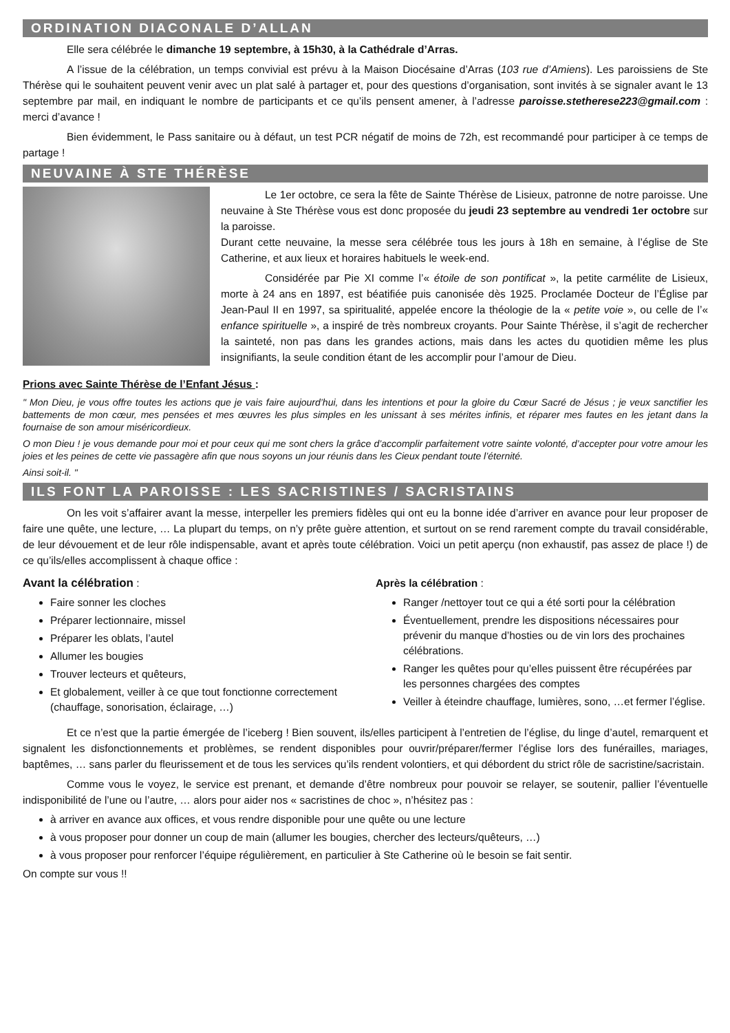ORDINATION DIACONALE D’ALLAN
Elle sera célébrée le dimanche 19 septembre, à 15h30, à la Cathédrale d’Arras.
A l’issue de la célébration, un temps convivial est prévu à la Maison Diocésaine d’Arras (103 rue d’Amiens). Les paroissiens de Ste Thérèse qui le souhaitent peuvent venir avec un plat salé à partager et, pour des questions d’organisation, sont invités à se signaler avant le 13 septembre par mail, en indiquant le nombre de participants et ce qu’ils pensent amener, à l’adresse paroisse.stetherese223@gmail.com : merci d’avance !
Bien évidemment, le Pass sanitaire ou à défaut, un test PCR négatif de moins de 72h, est recommandé pour participer à ce temps de partage !
NEUVAINE À STE THÉRÈSE
Le 1er octobre, ce sera la fête de Sainte Thérèse de Lisieux, patronne de notre paroisse. Une neuvaine à Ste Thérèse vous est donc proposée du jeudi 23 septembre au vendredi 1er octobre sur la paroisse.
Durant cette neuvaine, la messe sera célébrée tous les jours à 18h en semaine, à l’église de Ste Catherine, et aux lieux et horaires habituels le week-end.
Considérée par Pie XI comme l’« étoile de son pontificat », la petite carmélite de Lisieux, morte à 24 ans en 1897, est béatifiée puis canonisée dès 1925. Proclamée Docteur de l’Église par Jean-Paul II en 1997, sa spiritualité, appelée encore la théologie de la « petite voie », ou celle de l’« enfance spirituelle », a inspiré de très nombreux croyants. Pour Sainte Thérèse, il s’agit de rechercher la sainteté, non pas dans les grandes actions, mais dans les actes du quotidien même les plus insignifiants, la seule condition étant de les accomplir pour l’amour de Dieu.
Prions avec Sainte Thérèse de l’Enfant Jésus :
" Mon Dieu, je vous offre toutes les actions que je vais faire aujourd’hui, dans les intentions et pour la gloire du Cœur Sacré de Jésus ; je veux sanctifier les battements de mon cœur, mes pensées et mes œuvres les plus simples en les unissant à ses mérites infinis, et réparer mes fautes en les jetant dans la fournaise de son amour miséricordieux.
O mon Dieu ! je vous demande pour moi et pour ceux qui me sont chers la grâce d’accomplir parfaitement votre sainte volonté, d’accepter pour votre amour les joies et les peines de cette vie passagère afin que nous soyons un jour réunis dans les Cieux pendant toute l’éternité.
Ainsi soit-il. "
ILS FONT LA PAROISSE : LES SACRISTINES / SACRISTAINS
On les voit s’affairer avant la messe, interpeller les premiers fidèles qui ont eu la bonne idée d’arriver en avance pour leur proposer de faire une quête, une lecture, … La plupart du temps, on n’y prête guère attention, et surtout on se rend rarement compte du travail considérable, de leur dévouement et de leur rôle indispensable, avant et après toute célébration. Voici un petit aperçu (non exhaustif, pas assez de place !) de ce qu’ils/elles accomplissent à chaque office :
Avant la célébration :
Faire sonner les cloches
Préparer lectionnaire, missel
Préparer les oblats, l’autel
Allumer les bougies
Trouver lecteurs et quêteurs,
Et globalement, veiller à ce que tout fonctionne correctement (chauffage, sonorisation, éclairage, …)
Après la célébration :
Ranger /nettoyer tout ce qui a été sorti pour la célébration
Éventuellement, prendre les dispositions nécessaires pour prévenir du manque d’hosties ou de vin lors des prochaines célébrations.
Ranger les quêtes pour qu’elles puissent être récupérées par les personnes chargées des comptes
Veiller à éteindre chauffage, lumières, sono, …et fermer l’église.
Et ce n’est que la partie émergée de l’iceberg ! Bien souvent, ils/elles participent à l’entretien de l’église, du linge d’autel, remarquent et signalent les disfonctionnements et problèmes, se rendent disponibles pour ouvrir/préparer/fermer l’église lors des funérailles, mariages, baptêmes, … sans parler du fleurissement et de tous les services qu’ils rendent volontiers, et qui débordent du strict rôle de sacristine/sacristain.
Comme vous le voyez, le service est prenant, et demande d’être nombreux pour pouvoir se relayer, se soutenir, pallier l’éventuelle indisponibilité de l’une ou l’autre, … alors pour aider nos « sacristines de choc », n’hésitez pas :
à arriver en avance aux offices, et vous rendre disponible pour une quête ou une lecture
à vous proposer pour donner un coup de main (allumer les bougies, chercher des lecteurs/quêteurs, …)
à vous proposer pour renforcer l’équipe régulièrement, en particulier à Ste Catherine où le besoin se fait sentir.
On compte sur vous !!